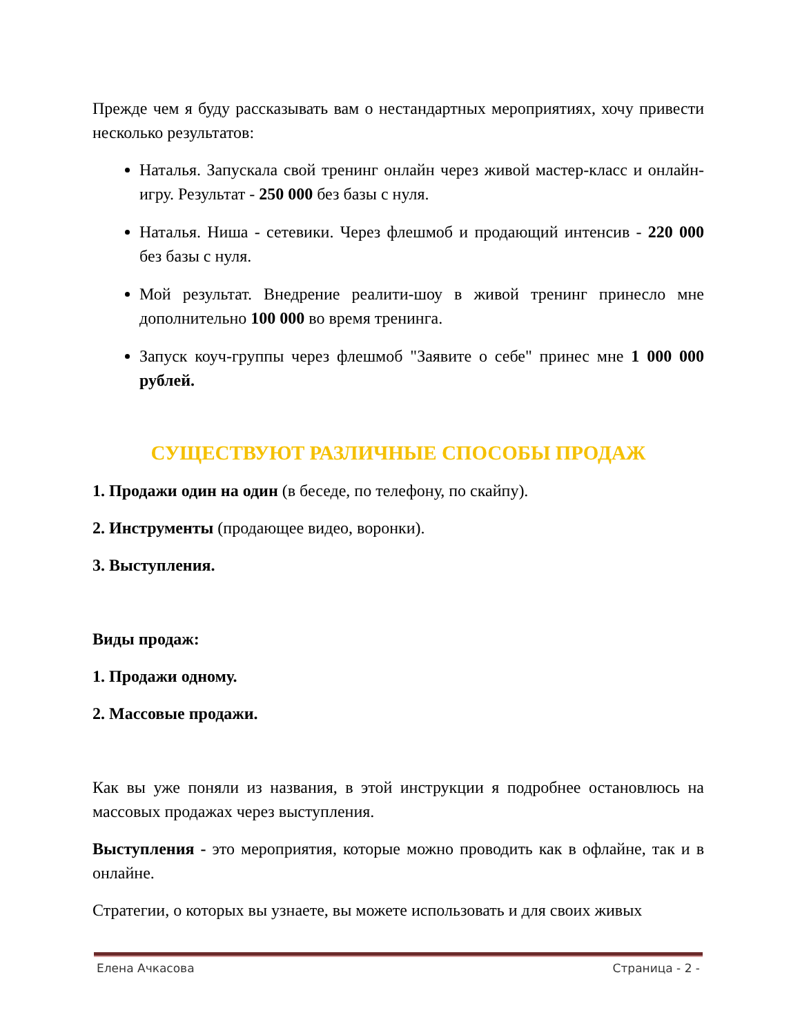Прежде чем я буду рассказывать вам о нестандартных мероприятиях, хочу привести несколько результатов:
Наталья. Запускала свой тренинг онлайн через живой мастер-класс и онлайн-игру. Результат - 250 000 без базы с нуля.
Наталья. Ниша - сетевики. Через флешмоб и продающий интенсив - 220 000 без базы с нуля.
Мой результат. Внедрение реалити-шоу в живой тренинг принесло мне дополнительно 100 000 во время тренинга.
Запуск коуч-группы через флешмоб "Заявите о себе" принес мне 1 000 000 рублей.
СУЩЕСТВУЮТ РАЗЛИЧНЫЕ СПОСОБЫ ПРОДАЖ
1. Продажи один на один (в беседе, по телефону, по скайпу).
2. Инструменты (продающее видео, воронки).
3. Выступления.
Виды продаж:
1. Продажи одному.
2. Массовые продажи.
Как вы уже поняли из названия, в этой инструкции я подробнее остановлюсь на массовых продажах через выступления.
Выступления - это мероприятия, которые можно проводить как в офлайне, так и в онлайне.
Стратегии, о которых вы узнаете, вы можете использовать и для своих живых
Елена Ачкасова Страница - 2 -